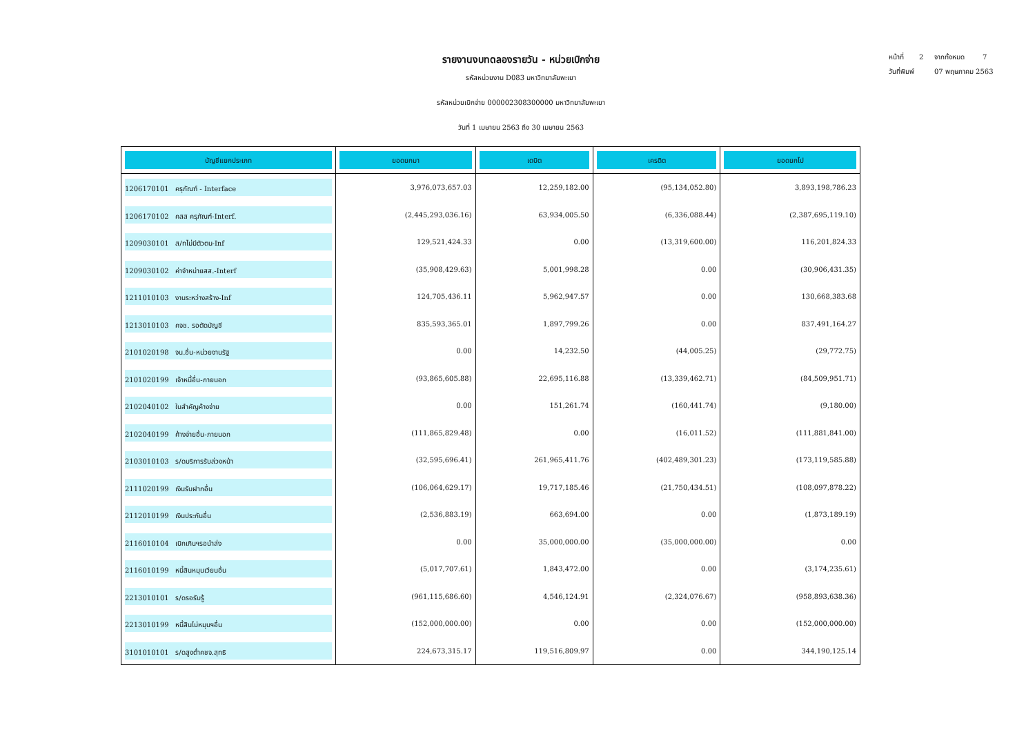หน้าที่ 2 จากทั้งหมด 7
วันที่พิมพ์ 07 พฤษภาคม 2563
รายงานงบทดลองรายวัน - หน่วยเบิกจ่าย
รหัสหน่วยงาน D083 มหาวิทยาลัยพะเยา
รหัสหน่วยเบิกจ่าย 000002308300000 มหาวิทยาลัยพะเยา
วันที่ 1 เมษายน 2563 ถึง 30 เมษายน 2563
| บัญชีแยกประเภท | ยอดยกมา | เดบิต | เครดิต | ยอดยกไป |
| --- | --- | --- | --- | --- |
| 1206170101 ครุภัณฑ์ - Interface | 3,976,073,657.03 | 12,259,182.00 | (95,134,052.80) | 3,893,198,786.23 |
| 1206170102 คสส ครุภัณฑ์-Interf. | (2,445,293,036.16) | 63,934,005.50 | (6,336,088.44) | (2,387,695,119.10) |
| 1209030101 ส/ทไม่มีตัวตน-Inf | 129,521,424.33 | 0.00 | (13,319,600.00) | 116,201,824.33 |
| 1209030102 ค่าจำหน่ายสส.-Interf | (35,908,429.63) | 5,001,998.28 | 0.00 | (30,906,431.35) |
| 1211010103 งานระหว่างสร้าง-Inf | 124,705,436.11 | 5,962,947.57 | 0.00 | 130,668,383.68 |
| 1213010103 คจช. รอตัดบัญชี | 835,593,365.01 | 1,897,799.26 | 0.00 | 837,491,164.27 |
| 2101020198 จน.อื่น-หน่วยงานรัฐ | 0.00 | 14,232.50 | (44,005.25) | (29,772.75) |
| 2101020199 เจ้าหนี้อื่น-ภายนอก | (93,865,605.88) | 22,695,116.88 | (13,339,462.71) | (84,509,951.71) |
| 2102040102 ใบสำคัญค้างจ่าย | 0.00 | 151,261.74 | (160,441.74) | (9,180.00) |
| 2102040199 ค้างจ่ายอื่น-ภายนอก | (111,865,829.48) | 0.00 | (16,011.52) | (111,881,841.00) |
| 2103010103 ร/ดบริการรับล่วงหน้า | (32,595,696.41) | 261,965,411.76 | (402,489,301.23) | (173,119,585.88) |
| 2111020199 เงินรับฝากอื่น | (106,064,629.17) | 19,717,185.46 | (21,750,434.51) | (108,097,878.22) |
| 2112010199 เงินประกันอื่น | (2,536,883.19) | 663,694.00 | 0.00 | (1,873,189.19) |
| 2116010104 เบิกเกินฯรอนำส่ง | 0.00 | 35,000,000.00 | (35,000,000.00) | 0.00 |
| 2116010199 หนี้สินหมุนเวียนอื่น | (5,017,707.61) | 1,843,472.00 | 0.00 | (3,174,235.61) |
| 2213010101 ร/ดรอรับรู้ | (961,115,686.60) | 4,546,124.91 | (2,324,076.67) | (958,893,638.36) |
| 2213010199 หนี้สินไม่หมุนฯอื่น | (152,000,000.00) | 0.00 | 0.00 | (152,000,000.00) |
| 3101010101 ร/ดสูงต่ำคชจ.สุทธิ | 224,673,315.17 | 119,516,809.97 | 0.00 | 344,190,125.14 |